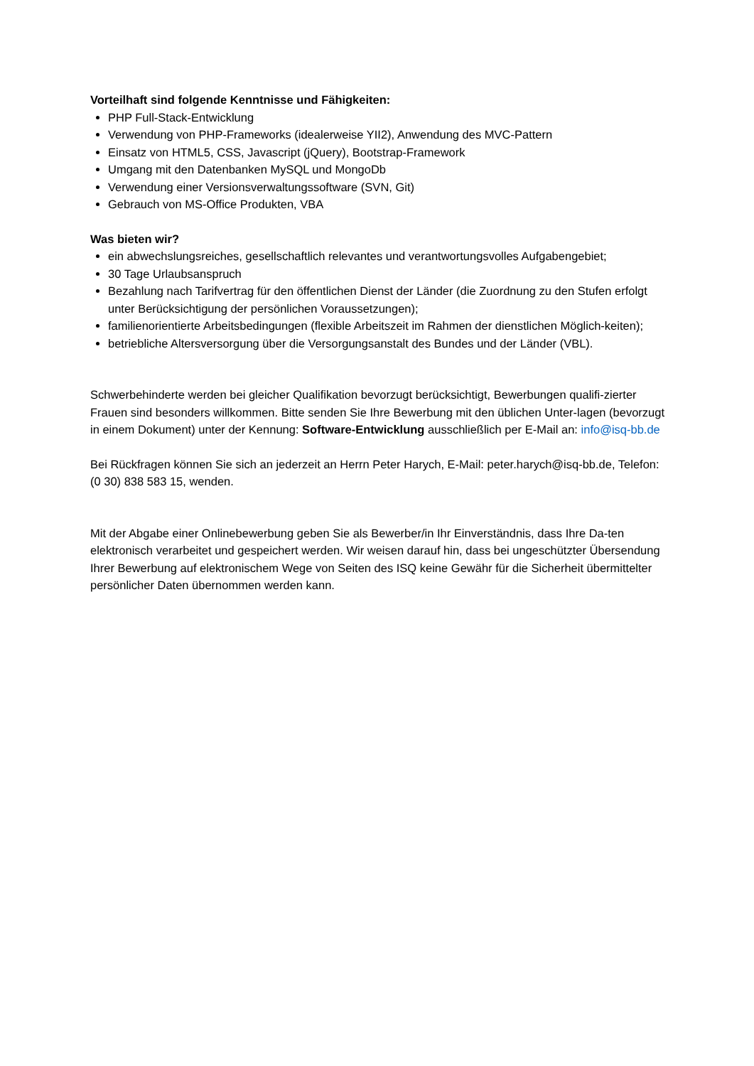Vorteilhaft sind folgende Kenntnisse und Fähigkeiten:
PHP Full-Stack-Entwicklung
Verwendung von PHP-Frameworks (idealerweise YII2), Anwendung des MVC-Pattern
Einsatz von HTML5, CSS, Javascript (jQuery), Bootstrap-Framework
Umgang mit den Datenbanken MySQL und MongoDb
Verwendung einer Versionsverwaltungssoftware (SVN, Git)
Gebrauch von MS-Office Produkten, VBA
Was bieten wir?
ein abwechslungsreiches, gesellschaftlich relevantes und verantwortungsvolles Aufgabengebiet;
30 Tage Urlaubsanspruch
Bezahlung nach Tarifvertrag für den öffentlichen Dienst der Länder (die Zuordnung zu den Stufen erfolgt unter Berücksichtigung der persönlichen Voraussetzungen);
familienorientierte Arbeitsbedingungen (flexible Arbeitszeit im Rahmen der dienstlichen Möglich-keiten);
betriebliche Altersversorgung über die Versorgungsanstalt des Bundes und der Länder (VBL).
Schwerbehinderte werden bei gleicher Qualifikation bevorzugt berücksichtigt, Bewerbungen qualifi-zierter Frauen sind besonders willkommen. Bitte senden Sie Ihre Bewerbung mit den üblichen Unter-lagen (bevorzugt in einem Dokument) unter der Kennung: Software-Entwicklung ausschließlich per E-Mail an: info@isq-bb.de
Bei Rückfragen können Sie sich an jederzeit an Herrn Peter Harych, E-Mail: peter.harych@isq-bb.de, Telefon: (0 30) 838 583 15, wenden.
Mit der Abgabe einer Onlinebewerbung geben Sie als Bewerber/in Ihr Einverständnis, dass Ihre Da-ten elektronisch verarbeitet und gespeichert werden. Wir weisen darauf hin, dass bei ungeschützter Übersendung Ihrer Bewerbung auf elektronischem Wege von Seiten des ISQ keine Gewähr für die Sicherheit übermittelter persönlicher Daten übernommen werden kann.